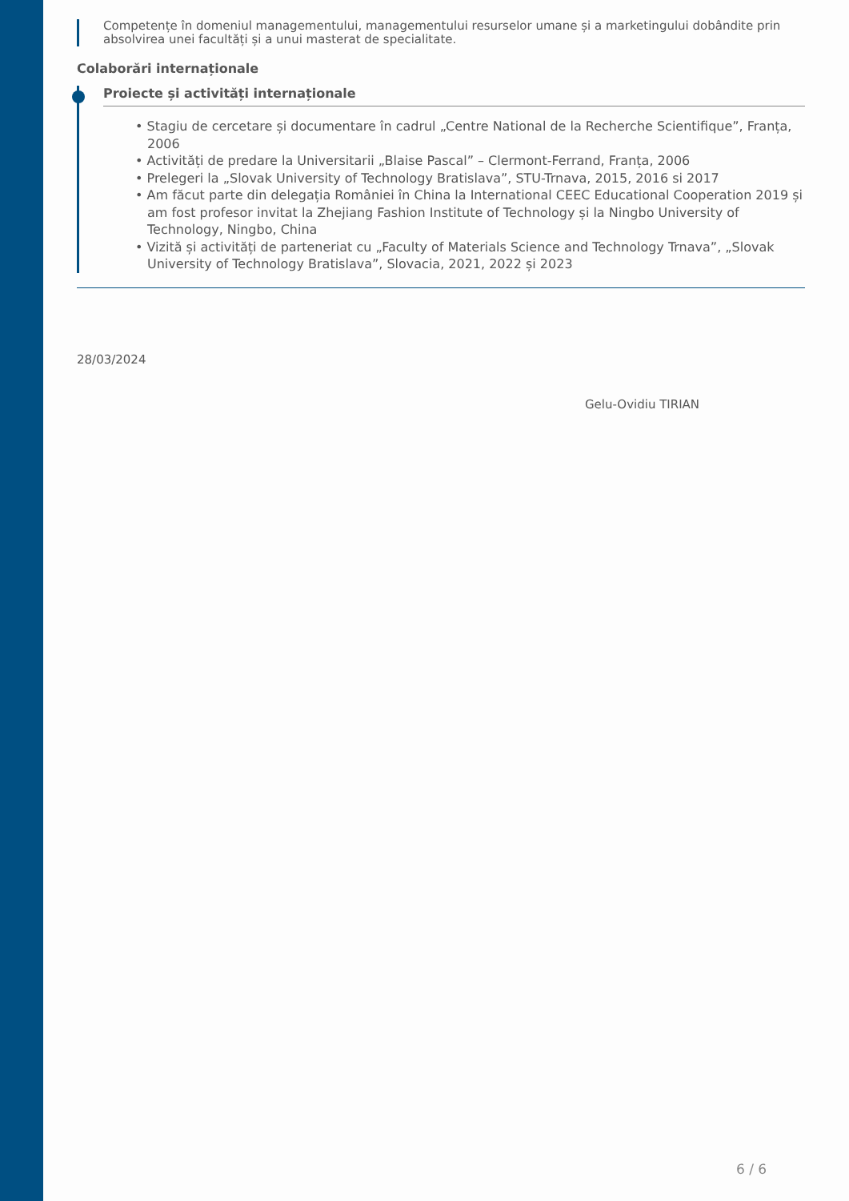Competențe în domeniul managementului, managementului resurselor umane și a marketingului dobândite prin absolvirea unei facultăți și a unui masterat de specialitate.
Colaborări internaționale
Proiecte și activități internaționale
• Stagiu de cercetare și documentare în cadrul „Centre National de la Recherche Scientifique”, Franța, 2006
• Activități de predare la Universitarii „Blaise Pascal” – Clermont-Ferrand, Franța, 2006
• Prelegeri la „Slovak University of Technology Bratislava”, STU-Trnava, 2015, 2016 si 2017
• Am făcut parte din delegația României în China la International CEEC Educational Cooperation 2019 și am fost profesor invitat la Zhejiang Fashion Institute of Technology și la Ningbo University of Technology, Ningbo, China
• Vizită și activități de parteneriat cu „Faculty of Materials Science and Technology Trnava”, „Slovak University of Technology Bratislava”, Slovacia, 2021, 2022 și 2023
28/03/2024
Gelu-Ovidiu TIRIAN
6 / 6